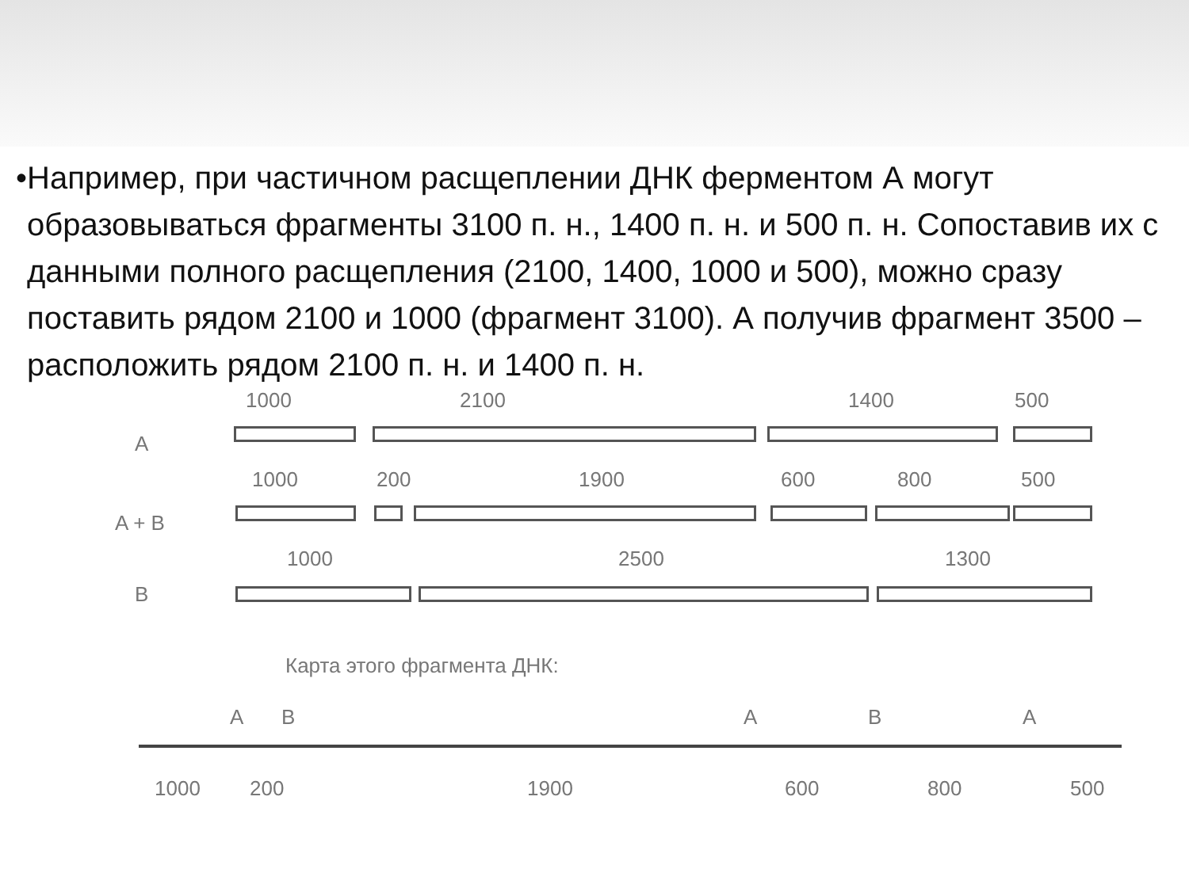• Например, при частичном расщеплении ДНК ферментом А могут образовываться фрагменты 3100 п. н., 1400 п. н. и 500 п. н. Сопоставив их с данными полного расщепления (2100, 1400, 1000 и 500), можно сразу поставить рядом 2100 и 1000 (фрагмент 3100). А получив фрагмент 3500 – расположить рядом 2100 п. н. и 1400 п. н.
1000 2100 1400 500
A
1000 200 1900 600 800 500
A + B
1000 2500 1300
B
Карта этого фрагмента ДНК:
A B A B A
1000 200 1900 600 800 500